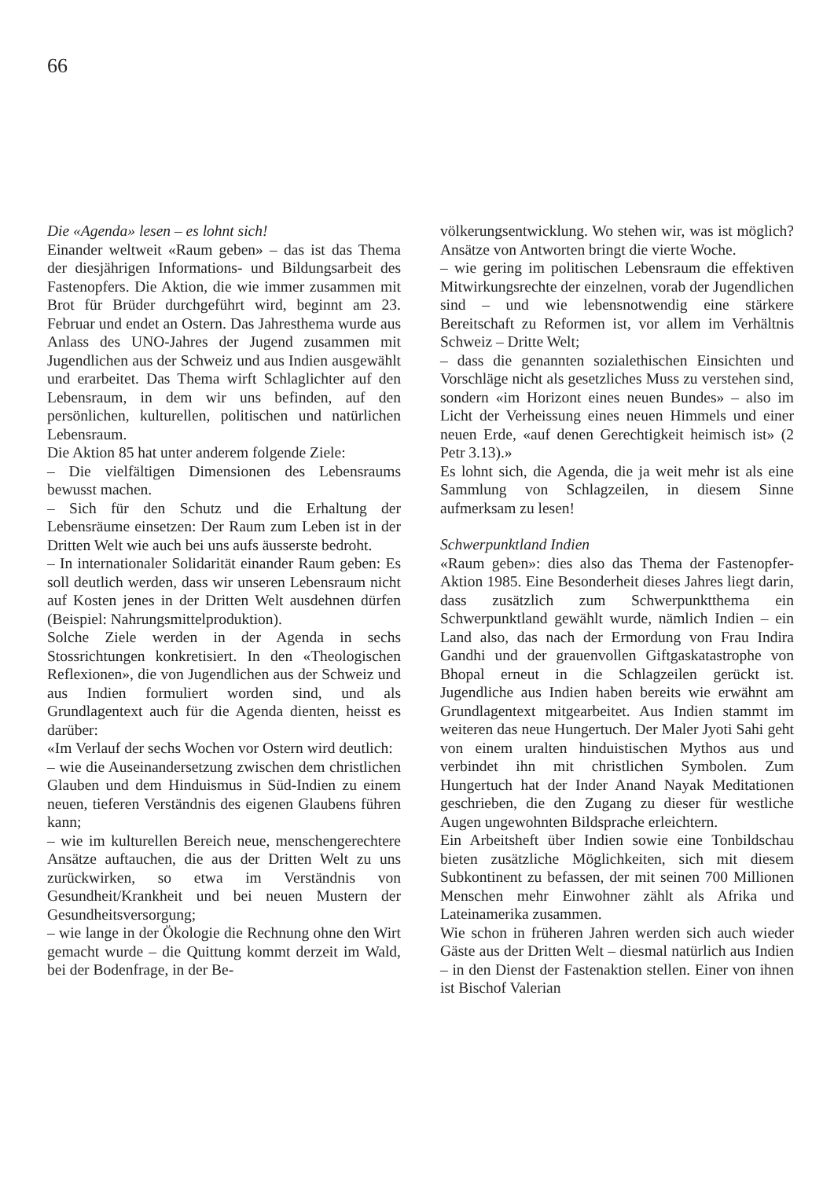66
Die «Agenda» lesen – es lohnt sich!
Einander weltweit «Raum geben» – das ist das Thema der diesjährigen Informations- und Bildungsarbeit des Fastenopfers. Die Aktion, die wie immer zusammen mit Brot für Brüder durchgeführt wird, beginnt am 23. Februar und endet an Ostern. Das Jahresthema wurde aus Anlass des UNO-Jahres der Jugend zusammen mit Jugendlichen aus der Schweiz und aus Indien ausgewählt und erarbeitet. Das Thema wirft Schlaglichter auf den Lebensraum, in dem wir uns befinden, auf den persönlichen, kulturellen, politischen und natürlichen Lebensraum.
Die Aktion 85 hat unter anderem folgende Ziele:
– Die vielfältigen Dimensionen des Lebensraums bewusst machen.
– Sich für den Schutz und die Erhaltung der Lebensräume einsetzen: Der Raum zum Leben ist in der Dritten Welt wie auch bei uns aufs äusserste bedroht.
– In internationaler Solidarität einander Raum geben: Es soll deutlich werden, dass wir unseren Lebensraum nicht auf Kosten jenes in der Dritten Welt ausdehnen dürfen (Beispiel: Nahrungsmittelproduktion).
Solche Ziele werden in der Agenda in sechs Stossrichtungen konkretisiert. In den «Theologischen Reflexionen», die von Jugendlichen aus der Schweiz und aus Indien formuliert worden sind, und als Grundlagentext auch für die Agenda dienten, heisst es darüber:
«Im Verlauf der sechs Wochen vor Ostern wird deutlich:
– wie die Auseinandersetzung zwischen dem christlichen Glauben und dem Hinduismus in Süd-Indien zu einem neuen, tieferen Verständnis des eigenen Glaubens führen kann;
– wie im kulturellen Bereich neue, menschengerechtere Ansätze auftauchen, die aus der Dritten Welt zu uns zurückwirken, so etwa im Verständnis von Gesundheit/Krankheit und bei neuen Mustern der Gesundheitsversorgung;
– wie lange in der Ökologie die Rechnung ohne den Wirt gemacht wurde – die Quittung kommt derzeit im Wald, bei der Bodenfrage, in der Be-
völkerungsentwicklung. Wo stehen wir, was ist möglich? Ansätze von Antworten bringt die vierte Woche.
– wie gering im politischen Lebensraum die effektiven Mitwirkungsrechte der einzelnen, vorab der Jugendlichen sind – und wie lebensnotwendig eine stärkere Bereitschaft zu Reformen ist, vor allem im Verhältnis Schweiz – Dritte Welt;
– dass die genannten sozialethischen Einsichten und Vorschläge nicht als gesetzliches Muss zu verstehen sind, sondern «im Horizont eines neuen Bundes» – also im Licht der Verheissung eines neuen Himmels und einer neuen Erde, «auf denen Gerechtigkeit heimisch ist» (2 Petr 3.13).»
Es lohnt sich, die Agenda, die ja weit mehr ist als eine Sammlung von Schlagzeilen, in diesem Sinne aufmerksam zu lesen!
Schwerpunktland Indien
«Raum geben»: dies also das Thema der Fastenopfer-Aktion 1985. Eine Besonderheit dieses Jahres liegt darin, dass zusätzlich zum Schwerpunktthema ein Schwerpunktland gewählt wurde, nämlich Indien – ein Land also, das nach der Ermordung von Frau Indira Gandhi und der grauenvollen Giftgaskatastrophe von Bhopal erneut in die Schlagzeilen gerückt ist. Jugendliche aus Indien haben bereits wie erwähnt am Grundlagentext mitgearbeitet. Aus Indien stammt im weiteren das neue Hungertuch. Der Maler Jyoti Sahi geht von einem uralten hinduistischen Mythos aus und verbindet ihn mit christlichen Symbolen. Zum Hungertuch hat der Inder Anand Nayak Meditationen geschrieben, die den Zugang zu dieser für westliche Augen ungewohnten Bildsprache erleichtern.
Ein Arbeitsheft über Indien sowie eine Tonbildschau bieten zusätzliche Möglichkeiten, sich mit diesem Subkontinent zu befassen, der mit seinen 700 Millionen Menschen mehr Einwohner zählt als Afrika und Lateinamerika zusammen.
Wie schon in früheren Jahren werden sich auch wieder Gäste aus der Dritten Welt – diesmal natürlich aus Indien – in den Dienst der Fastenaktion stellen. Einer von ihnen ist Bischof Valerian